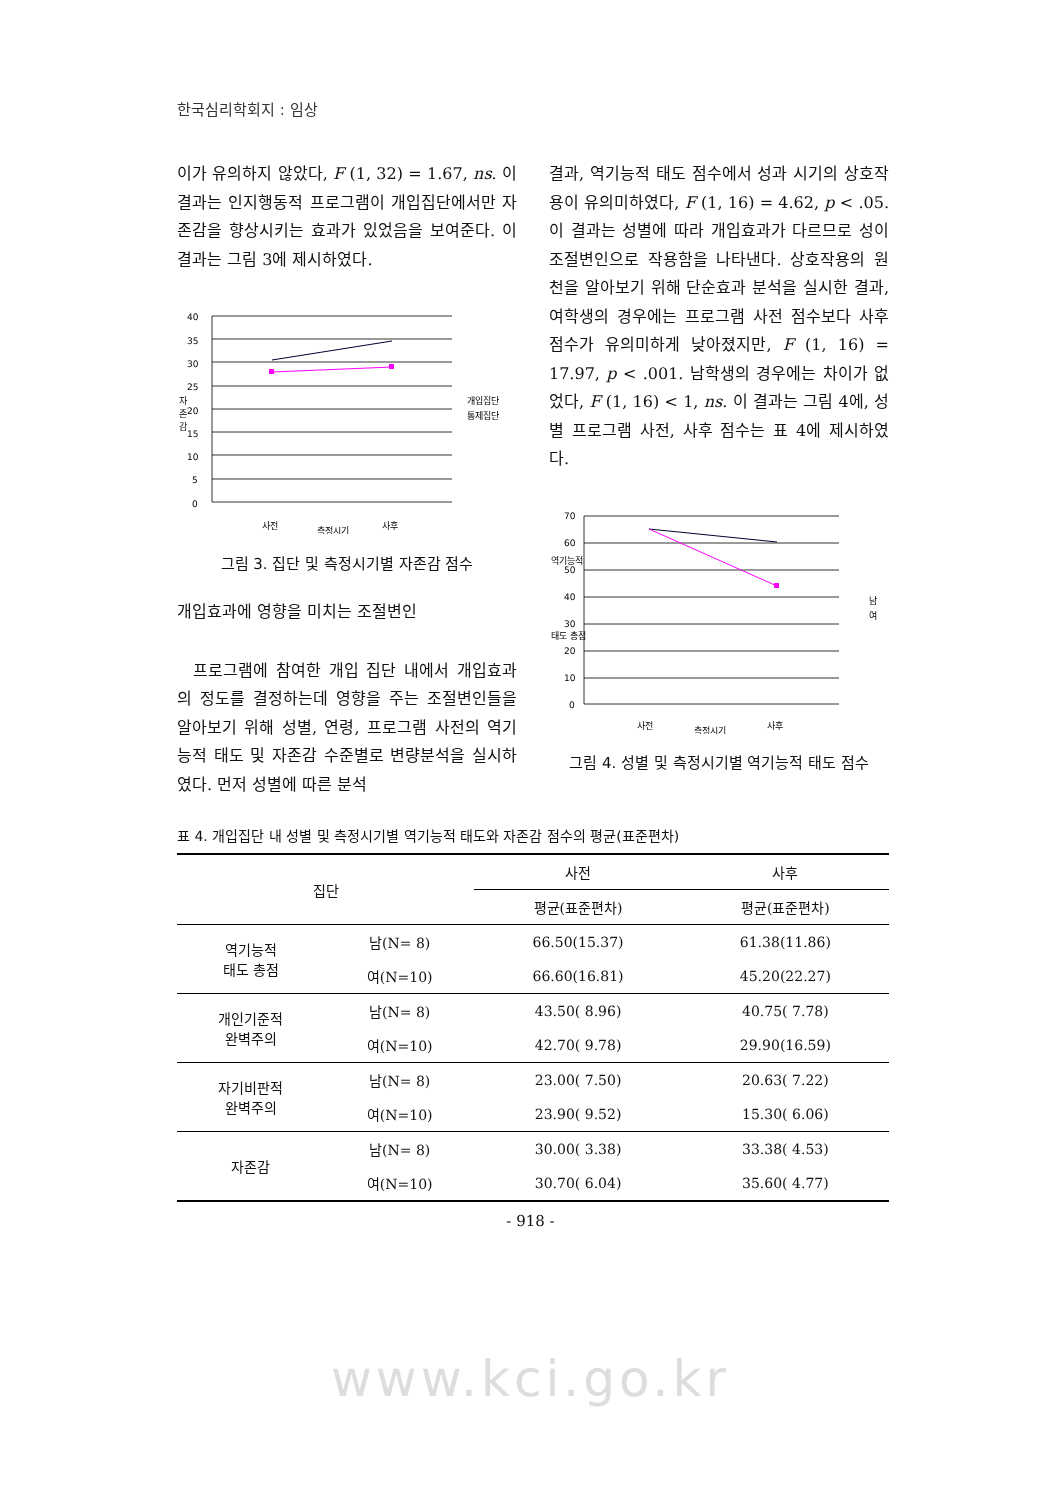한국심리학회지 : 임상
이가 유의하지 않았다, F (1, 32) = 1.67, ns. 이 결과는 인지행동적 프로그램이 개입집단에서만 자존감을 향상시키는 효과가 있었음을 보여준다. 이 결과는 그림 3에 제시하였다.
40
35
30
25
20
15
10
5
0
자
존
감
개입집단
통제집단
사전
측정시기
사후
그림 3. 집단 및 측정시기별 자존감 점수
개입효과에 영향을 미치는 조절변인
프로그램에 참여한 개입 집단 내에서 개입효과의 정도를 결정하는데 영향을 주는 조절변인들을 알아보기 위해 성별, 연령, 프로그램 사전의 역기능적 태도 및 자존감 수준별로 변량분석을 실시하였다. 먼저 성별에 따른 분석
결과, 역기능적 태도 점수에서 성과 시기의 상호작용이 유의미하였다, F (1, 16) = 4.62, p < .05. 이 결과는 성별에 따라 개입효과가 다르므로 성이 조절변인으로 작용함을 나타낸다. 상호작용의 원천을 알아보기 위해 단순효과 분석을 실시한 결과, 여학생의 경우에는 프로그램 사전 점수보다 사후 점수가 유의미하게 낮아졌지만, F (1, 16) = 17.97, p < .001. 남학생의 경우에는 차이가 없었다, F (1, 16) < 1, ns. 이 결과는 그림 4에, 성별 프로그램 사전, 사후 점수는 표 4에 제시하였다.
70
60
50
40
30
20
10
0
역기능적
태도 총점
남
여
사전
측정시기
사후
그림 4. 성별 및 측정시기별 역기능적 태도 점수
표 4. 개입집단 내 성별 및 측정시기별 역기능적 태도와 자존감 점수의 평균(표준편차)
| 집단 | | 사전 | 사후 |
| --- | --- | --- | --- |
| | | 평균(표준편차) | 평균(표준편차) |
| 역기능적 태도 총점 | 남(N= 8) | 66.50(15.37) | 61.38(11.86) |
| | 여(N=10) | 66.60(16.81) | 45.20(22.27) |
| 개인기준적 완벽주의 | 남(N= 8) | 43.50( 8.96) | 40.75( 7.78) |
| | 여(N=10) | 42.70( 9.78) | 29.90(16.59) |
| 자기비판적 완벽주의 | 남(N= 8) | 23.00( 7.50) | 20.63( 7.22) |
| | 여(N=10) | 23.90( 9.52) | 15.30( 6.06) |
| 자존감 | 남(N= 8) | 30.00( 3.38) | 33.38( 4.53) |
| | 여(N=10) | 30.70( 6.04) | 35.60( 4.77) |
- 918 -
www.kci.go.kr